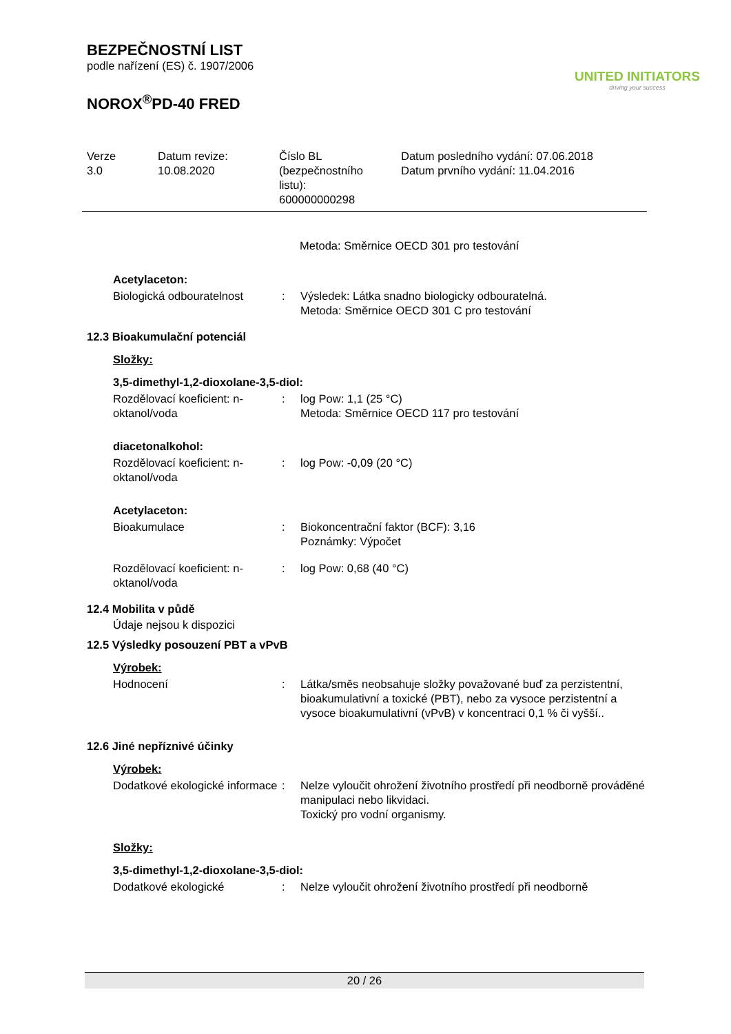BEZPEČNOSTNÍ LIST
podle nařízení (ES) č. 1907/2006
NOROX<sup>®</sup>PD-40 FRED
UNITED INITIATORS
driving your success
Verze
3.0
Datum revize:
10.08.2020
Číslo BL
(bezpečnostního
listu):
600000000298
Datum posledního vydání: 07.06.2018
Datum prvního vydání: 11.04.2016
Metoda: Směrnice OECD 301 pro testování
Acetylaceton:
| Biologická odbouratelnost | : | Výsledek: Látka snadno biologicky odbouratelná. Metoda: Směrnice OECD 301 C pro testování |
12.3 Bioakumulační potenciál
Složky:
3,5-dimethyl-1,2-dioxolane-3,5-diol:
| Rozdělovací koeficient: n-oktanol/voda | : | log Pow: 1,1 (25 °C) Metoda: Směrnice OECD 117 pro testování |
diacetonalkohol:
| Rozdělovací koeficient: n-oktanol/voda | : | log Pow: -0,09 (20 °C) |
Acetylaceton:
| Bioakumulace | : | Biokoncentrační faktor (BCF): 3,16 Poznámky: Výpočet |
| Rozdělovací koeficient: n-oktanol/voda | : | log Pow: 0,68 (40 °C) |
12.4 Mobilita v půdě
Údaje nejsou k dispozici
12.5 Výsledky posouzení PBT a vPvB
Výrobek:
| Hodnocení | : | Látka/směs neobsahuje složky považované buď za perzistentní, bioakumulativní a toxické (PBT), nebo za vysoce perzistentní a vysoce bioakumulativní (vPvB) v koncentraci 0,1 % či vyšší.. |
12.6 Jiné nepříznivé účinky
Výrobek:
| Dodatkové ekologické informace | : | Nelze vyloučit ohrožení životního prostředí při neodborně prováděné manipulaci nebo likvidaci. Toxický pro vodní organismy. |
Složky:
3,5-dimethyl-1,2-dioxolane-3,5-diol:
| Dodatkové ekologické | : | Nelze vyloučit ohrožení životního prostředí při neodborně |
20 / 26